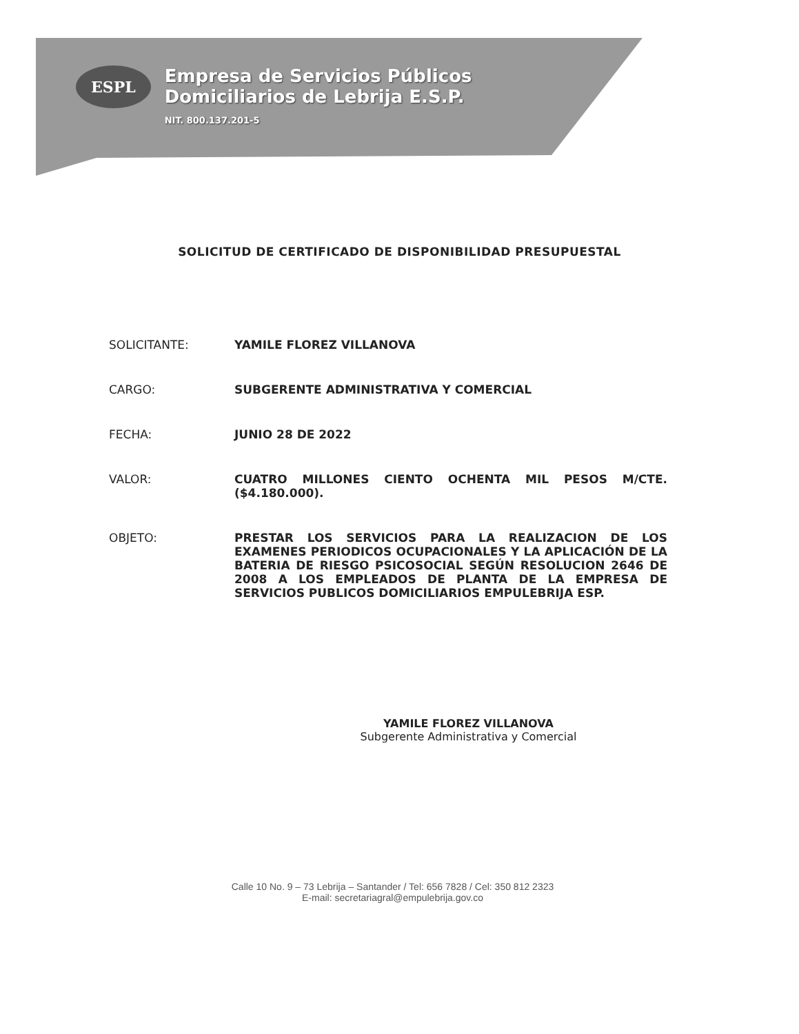ESPL Empresa de Servicios Públicos
Domiciliarios de Lebrija E.S.P.
NIT. 800.137.201-5
SOLICITUD DE CERTIFICADO DE DISPONIBILIDAD PRESUPUESTAL
SOLICITANTE: YAMILE FLOREZ VILLANOVA
CARGO: SUBGERENTE ADMINISTRATIVA Y COMERCIAL
FECHA: JUNIO 28 DE 2022
VALOR: CUATRO MILLONES CIENTO OCHENTA MIL PESOS M/CTE. ($4.180.000).
OBJETO: PRESTAR LOS SERVICIOS PARA LA REALIZACION DE LOS EXAMENES PERIODICOS OCUPACIONALES Y LA APLICACIÓN DE LA BATERIA DE RIESGO PSICOSOCIAL SEGÚN RESOLUCION 2646 DE 2008 A LOS EMPLEADOS DE PLANTA DE LA EMPRESA DE SERVICIOS PUBLICOS DOMICILIARIOS EMPULEBRIJA ESP.
YAMILE FLOREZ VILLANOVA
Subgerente Administrativa y Comercial
Calle 10 No. 9 – 73 Lebrija – Santander / Tel: 656 7828 / Cel: 350 812 2323
E-mail: secretariagral@empulebrija.gov.co